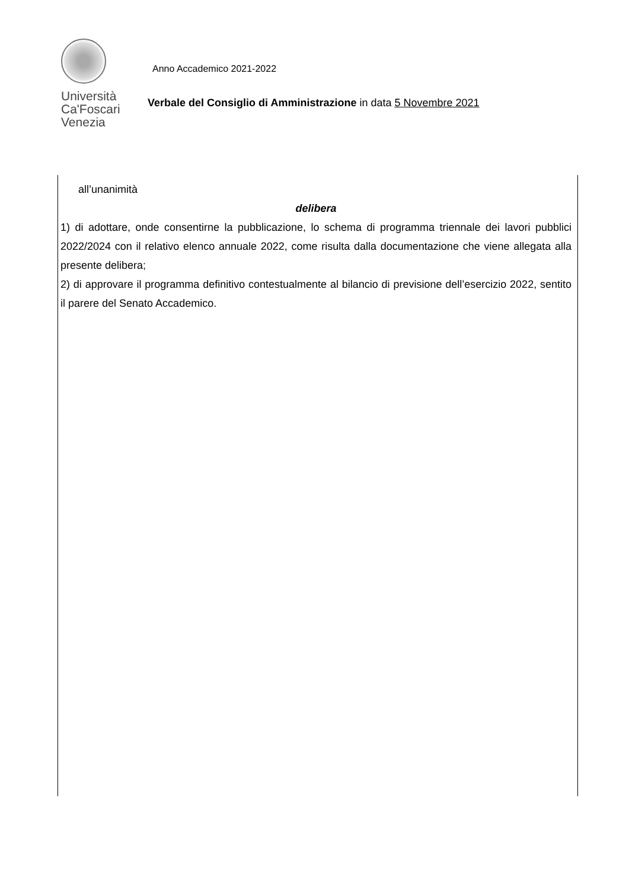Università
Ca'Foscari
Venezia
Anno Accademico 2021-2022
Verbale del Consiglio di Amministrazione in data 5 Novembre 2021
all’unanimità
delibera
1) di adottare, onde consentirne la pubblicazione, lo schema di programma triennale dei lavori pubblici 2022/2024 con il relativo elenco annuale 2022, come risulta dalla documentazione che viene allegata alla presente delibera;
2) di approvare il programma definitivo contestualmente al bilancio di previsione dell’esercizio 2022, sentito il parere del Senato Accademico.